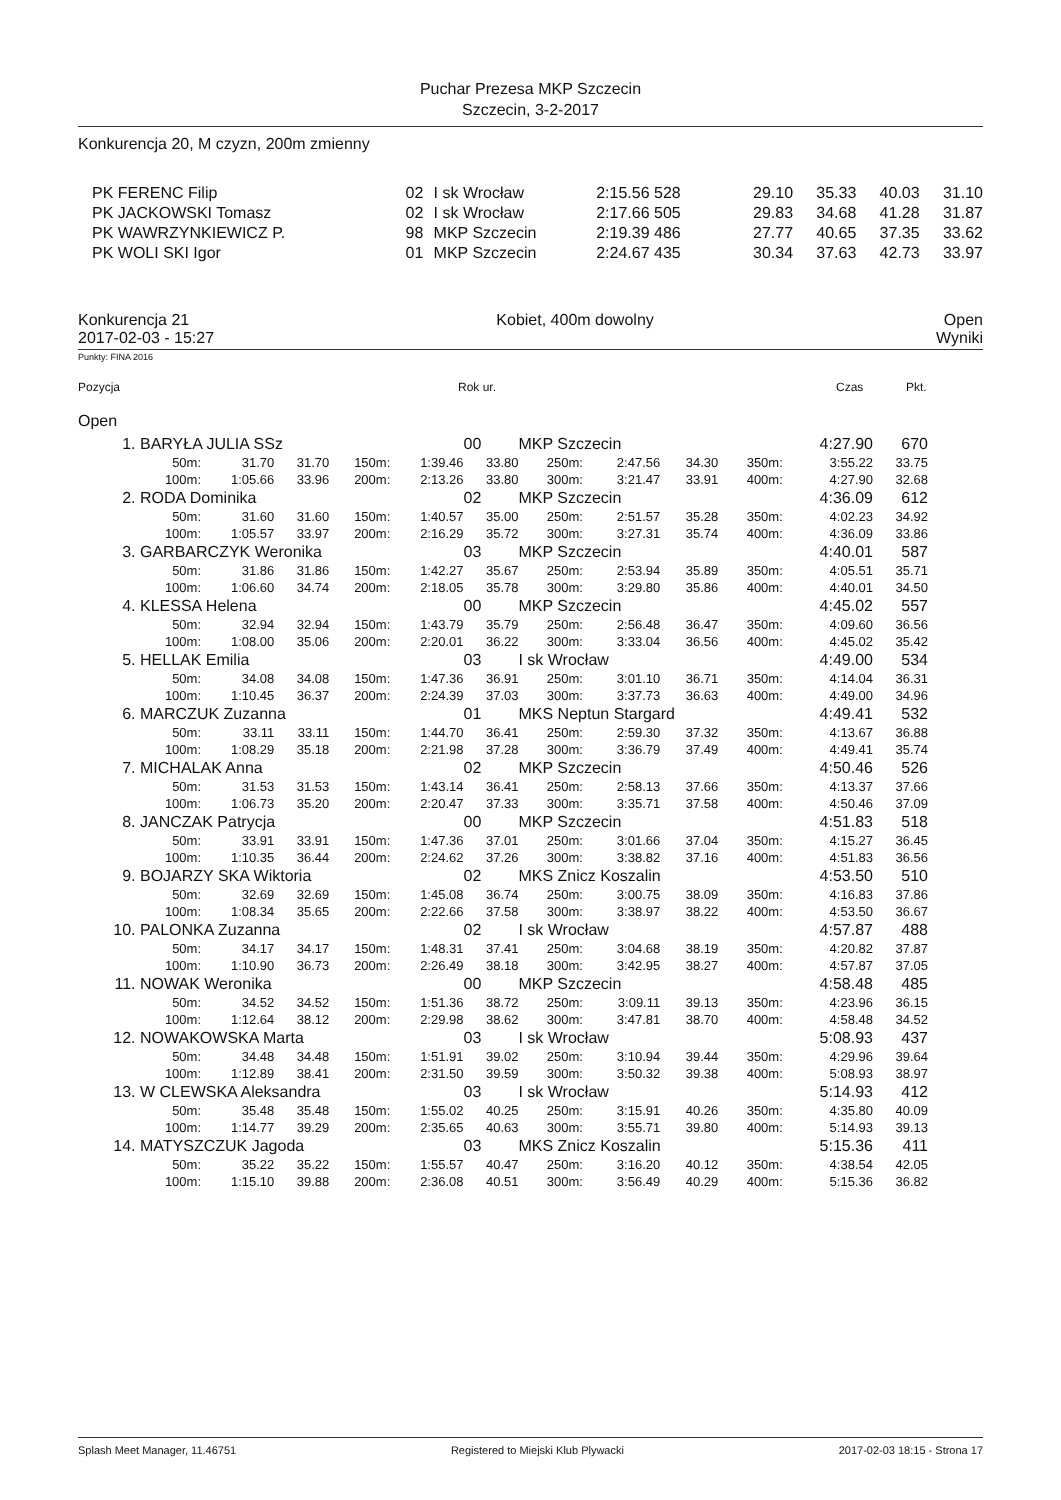Puchar Prezesa MKP Szczecin
Szczecin, 3-2-2017
Konkurencja 20, M czyzn, 200m zmienny
| PK FERENC Filip | 02 | I sk Wrocław | 2:15.56 528 | 29.10 | 35.33 | 40.03 | 31.10 |
| PK JACKOWSKI Tomasz | 02 | I sk Wrocław | 2:17.66 505 | 29.83 | 34.68 | 41.28 | 31.87 |
| PK WAWRZYNKIEWICZ P. | 98 | MKP Szczecin | 2:19.39 486 | 27.77 | 40.65 | 37.35 | 33.62 |
| PK WOLI SKI Igor | 01 | MKP Szczecin | 2:24.67 435 | 30.34 | 37.63 | 42.73 | 33.97 |
Konkurencja 21
2017-02-03 - 15:27
Kobiet, 400m dowolny Open
Wyniki
Punkty: FINA 2016
Pozycja Rok ur. Czas Pkt.
Open
| 1. | BARYŁA JULIA SSz | | | | | 00 | MKP Szczecin | | | | 4:27.90 | 670 |
| | 50m: | 31.70 | 31.70 | 150m: | 1:39.46 | 33.80 | 250m: | 2:47.56 | 34.30 | 350m: | 3:55.22 | 33.75 |
| | 100m: | 1:05.66 | 33.96 | 200m: | 2:13.26 | 33.80 | 300m: | 3:21.47 | 33.91 | 400m: | 4:27.90 | 32.68 |
| 2. | RODA Dominika | | | | | 02 | MKP Szczecin | | | | 4:36.09 | 612 |
| | 50m: | 31.60 | 31.60 | 150m: | 1:40.57 | 35.00 | 250m: | 2:51.57 | 35.28 | 350m: | 4:02.23 | 34.92 |
| | 100m: | 1:05.57 | 33.97 | 200m: | 2:16.29 | 35.72 | 300m: | 3:27.31 | 35.74 | 400m: | 4:36.09 | 33.86 |
| 3. | GARBARCZYK Weronika | | | | | 03 | MKP Szczecin | | | | 4:40.01 | 587 |
| | 50m: | 31.86 | 31.86 | 150m: | 1:42.27 | 35.67 | 250m: | 2:53.94 | 35.89 | 350m: | 4:05.51 | 35.71 |
| | 100m: | 1:06.60 | 34.74 | 200m: | 2:18.05 | 35.78 | 300m: | 3:29.80 | 35.86 | 400m: | 4:40.01 | 34.50 |
| 4. | KLESSA Helena | | | | | 00 | MKP Szczecin | | | | 4:45.02 | 557 |
| | 50m: | 32.94 | 32.94 | 150m: | 1:43.79 | 35.79 | 250m: | 2:56.48 | 36.47 | 350m: | 4:09.60 | 36.56 |
| | 100m: | 1:08.00 | 35.06 | 200m: | 2:20.01 | 36.22 | 300m: | 3:33.04 | 36.56 | 400m: | 4:45.02 | 35.42 |
| 5. | HELLAK Emilia | | | | | 03 | I sk Wrocław | | | | 4:49.00 | 534 |
| | 50m: | 34.08 | 34.08 | 150m: | 1:47.36 | 36.91 | 250m: | 3:01.10 | 36.71 | 350m: | 4:14.04 | 36.31 |
| | 100m: | 1:10.45 | 36.37 | 200m: | 2:24.39 | 37.03 | 300m: | 3:37.73 | 36.63 | 400m: | 4:49.00 | 34.96 |
| 6. | MARCZUK Zuzanna | | | | | 01 | MKS Neptun Stargard | | | | 4:49.41 | 532 |
| | 50m: | 33.11 | 33.11 | 150m: | 1:44.70 | 36.41 | 250m: | 2:59.30 | 37.32 | 350m: | 4:13.67 | 36.88 |
| | 100m: | 1:08.29 | 35.18 | 200m: | 2:21.98 | 37.28 | 300m: | 3:36.79 | 37.49 | 400m: | 4:49.41 | 35.74 |
| 7. | MICHALAK Anna | | | | | 02 | MKP Szczecin | | | | 4:50.46 | 526 |
| | 50m: | 31.53 | 31.53 | 150m: | 1:43.14 | 36.41 | 250m: | 2:58.13 | 37.66 | 350m: | 4:13.37 | 37.66 |
| | 100m: | 1:06.73 | 35.20 | 200m: | 2:20.47 | 37.33 | 300m: | 3:35.71 | 37.58 | 400m: | 4:50.46 | 37.09 |
| 8. | JANCZAK Patrycja | | | | | 00 | MKP Szczecin | | | | 4:51.83 | 518 |
| | 50m: | 33.91 | 33.91 | 150m: | 1:47.36 | 37.01 | 250m: | 3:01.66 | 37.04 | 350m: | 4:15.27 | 36.45 |
| | 100m: | 1:10.35 | 36.44 | 200m: | 2:24.62 | 37.26 | 300m: | 3:38.82 | 37.16 | 400m: | 4:51.83 | 36.56 |
| 9. | BOJARZY SKA Wiktoria | | | | | 02 | MKS Znicz Koszalin | | | | 4:53.50 | 510 |
| | 50m: | 32.69 | 32.69 | 150m: | 1:45.08 | 36.74 | 250m: | 3:00.75 | 38.09 | 350m: | 4:16.83 | 37.86 |
| | 100m: | 1:08.34 | 35.65 | 200m: | 2:22.66 | 37.58 | 300m: | 3:38.97 | 38.22 | 400m: | 4:53.50 | 36.67 |
| 10. | PALONKA Zuzanna | | | | | 02 | I sk Wrocław | | | | 4:57.87 | 488 |
| | 50m: | 34.17 | 34.17 | 150m: | 1:48.31 | 37.41 | 250m: | 3:04.68 | 38.19 | 350m: | 4:20.82 | 37.87 |
| | 100m: | 1:10.90 | 36.73 | 200m: | 2:26.49 | 38.18 | 300m: | 3:42.95 | 38.27 | 400m: | 4:57.87 | 37.05 |
| 11. | NOWAK Weronika | | | | | 00 | MKP Szczecin | | | | 4:58.48 | 485 |
| | 50m: | 34.52 | 34.52 | 150m: | 1:51.36 | 38.72 | 250m: | 3:09.11 | 39.13 | 350m: | 4:23.96 | 36.15 |
| | 100m: | 1:12.64 | 38.12 | 200m: | 2:29.98 | 38.62 | 300m: | 3:47.81 | 38.70 | 400m: | 4:58.48 | 34.52 |
| 12. | NOWAKOWSKA Marta | | | | | 03 | I sk Wrocław | | | | 5:08.93 | 437 |
| | 50m: | 34.48 | 34.48 | 150m: | 1:51.91 | 39.02 | 250m: | 3:10.94 | 39.44 | 350m: | 4:29.96 | 39.64 |
| | 100m: | 1:12.89 | 38.41 | 200m: | 2:31.50 | 39.59 | 300m: | 3:50.32 | 39.38 | 400m: | 5:08.93 | 38.97 |
| 13. | W CLEWSKA Aleksandra | | | | | 03 | I sk Wrocław | | | | 5:14.93 | 412 |
| | 50m: | 35.48 | 35.48 | 150m: | 1:55.02 | 40.25 | 250m: | 3:15.91 | 40.26 | 350m: | 4:35.80 | 40.09 |
| | 100m: | 1:14.77 | 39.29 | 200m: | 2:35.65 | 40.63 | 300m: | 3:55.71 | 39.80 | 400m: | 5:14.93 | 39.13 |
| 14. | MATYSZCZUK Jagoda | | | | | 03 | MKS Znicz Koszalin | | | | 5:15.36 | 411 |
| | 50m: | 35.22 | 35.22 | 150m: | 1:55.57 | 40.47 | 250m: | 3:16.20 | 40.12 | 350m: | 4:38.54 | 42.05 |
| | 100m: | 1:15.10 | 39.88 | 200m: | 2:36.08 | 40.51 | 300m: | 3:56.49 | 40.29 | 400m: | 5:15.36 | 36.82 |
Splash Meet Manager, 11.46751 Registered to Miejski Klub Plywacki 2017-02-03 18:15 - Strona 17